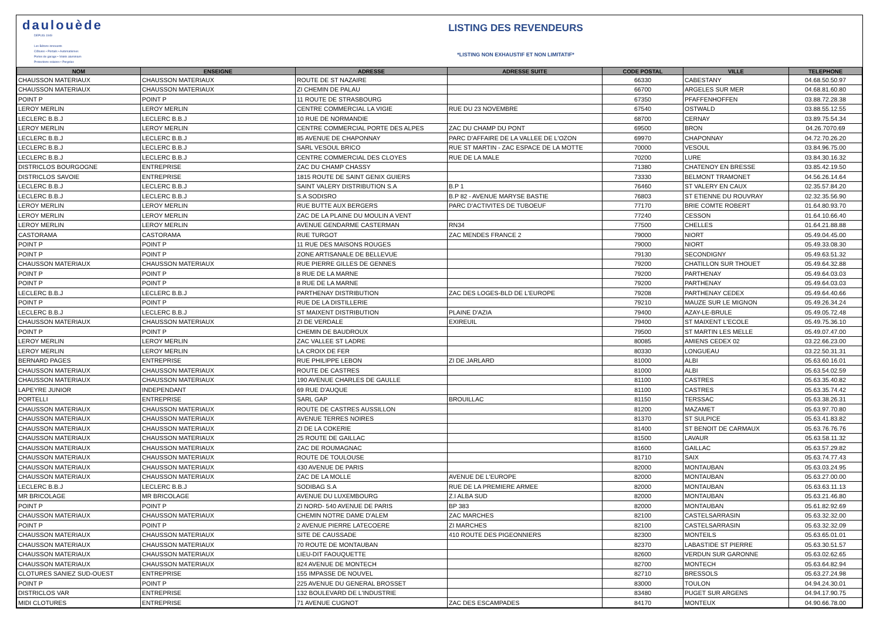daulouède
DEPUIS 1949
Les Bétons innovants
Clôtures • Portails • Automatismes
Portes de garage • Volets aluminium
Protections solaires • Pergolas
LISTING DES REVENDEURS
*LISTING NON EXHAUSTIF ET NON LIMITATIF*
| NOM | ENSEIGNE | ADRESSE | ADRESSE SUITE | CODE POSTAL | VILLE | TELEPHONE |
| --- | --- | --- | --- | --- | --- | --- |
| CHAUSSON MATERIAUX | CHAUSSON MATERIAUX | ROUTE DE ST NAZAIRE | | 66330 | CABESTANY | 04.68.50.50.97 |
| CHAUSSON MATERIAUX | CHAUSSON MATERIAUX | ZI CHEMIN DE PALAU | | 66700 | ARGELES SUR MER | 04.68.81.60.80 |
| POINT P | POINT P | 11 ROUTE DE STRASBOURG | | 67350 | PFAFFENHOFFEN | 03.88.72.28.38 |
| LEROY MERLIN | LEROY MERLIN | CENTRE COMMERCIAL LA VIGIE | RUE DU 23 NOVEMBRE | 67540 | OSTWALD | 03.88.55.12.55 |
| LECLERC B.B.J | LECLERC B.B.J | 10 RUE DE NORMANDIE | | 68700 | CERNAY | 03.89.75.54.34 |
| LEROY MERLIN | LEROY MERLIN | CENTRE COMMERCIAL PORTE DES ALPES | ZAC DU CHAMP DU PONT | 69500 | BRON | 04.26.7070.69 |
| LECLERC B.B.J | LECLERC B.B.J | 85 AVENUE DE CHAPONNAY | PARC D'AFFAIRE DE LA VALLEE DE L'OZON | 69970 | CHAPONNAY | 04.72.70.26.20 |
| LECLERC B.B.J | LECLERC B.B.J | SARL VESOUL BRICO | RUE ST MARTIN - ZAC ESPACE DE LA MOTTE | 70000 | VESOUL | 03.84.96.75.00 |
| LECLERC B.B.J | LECLERC B.B.J | CENTRE COMMERCIAL DES CLOYES | RUE DE LA MALE | 70200 | LURE | 03.84.30.16.32 |
| DISTRICLOS BOURGOGNE | ENTREPRISE | ZAC DU CHAMP CHASSY | | 71380 | CHATENOY EN BRESSE | 03.85.42.19.50 |
| DISTRICLOS SAVOIE | ENTREPRISE | 1815 ROUTE DE SAINT GENIX GUIERS | | 73330 | BELMONT TRAMONET | 04.56.26.14.64 |
| LECLERC B.B.J | LECLERC B.B.J | SAINT VALERY DISTRIBUTION S.A | B.P 1 | 76460 | ST VALERY EN CAUX | 02.35.57.84.20 |
| LECLERC B.B.J | LECLERC B.B.J | S.A SODISRO | B.P 82 - AVENUE MARYSE BASTIE | 76803 | ST ETIENNE DU ROUVRAY | 02.32.35.56.90 |
| LEROY MERLIN | LEROY MERLIN | RUE BUTTE AUX BERGERS | PARC D'ACTIVITES DE TUBOEUF | 77170 | BRIE COMTE ROBERT | 01.64.80.93.70 |
| LEROY MERLIN | LEROY MERLIN | ZAC DE LA PLAINE DU MOULIN A VENT | | 77240 | CESSON | 01.64.10.66.40 |
| LEROY MERLIN | LEROY MERLIN | AVENUE GENDARME CASTERMAN | RN34 | 77500 | CHELLES | 01.64.21.88.88 |
| CASTORAMA | CASTORAMA | RUE TURGOT | ZAC MENDES FRANCE 2 | 79000 | NIORT | 05.49.04.45.00 |
| POINT P | POINT P | 11 RUE DES MAISONS ROUGES | | 79000 | NIORT | 05.49.33.08.30 |
| POINT P | POINT P | ZONE ARTISANALE DE BELLEVUE | | 79130 | SECONDIGNY | 05.49.63.51.32 |
| CHAUSSON MATERIAUX | CHAUSSON MATERIAUX | RUE PIERRE GILLES DE GENNES | | 79200 | CHATILLON SUR THOUET | 05.49.64.32.88 |
| POINT P | POINT P | 8 RUE DE LA MARNE | | 79200 | PARTHENAY | 05.49.64.03.03 |
| POINT P | POINT P | 8 RUE DE LA MARNE | | 79200 | PARTHENAY | 05.49.64.03.03 |
| LECLERC B.B.J | LECLERC B.B.J | PARTHENAY DISTRIBUTION | ZAC DES LOGES-BLD DE L'EUROPE | 79208 | PARTHENAY CEDEX | 05.49.64.40.66 |
| POINT P | POINT P | RUE DE LA DISTILLERIE | | 79210 | MAUZE SUR LE MIGNON | 05.49.26.34.24 |
| LECLERC B.B.J | LECLERC B.B.J | ST MAIXENT DISTRIBUTION | PLAINE D'AZIA | 79400 | AZAY-LE-BRULE | 05.49.05.72.48 |
| CHAUSSON MATERIAUX | CHAUSSON MATERIAUX | ZI DE VERDALE | EXIREUIL | 79400 | ST MAIXENT L'ECOLE | 05.49.75.36.10 |
| POINT P | POINT P | CHEMIN DE BAUDROUX | | 79500 | ST MARTIN LES MELLE | 05.49.07.47.00 |
| LEROY MERLIN | LEROY MERLIN | ZAC VALLEE ST LADRE | | 80085 | AMIENS CEDEX 02 | 03.22.66.23.00 |
| LEROY MERLIN | LEROY MERLIN | LA CROIX DE FER | | 80330 | LONGUEAU | 03.22.50.31.31 |
| BERNARD PAGES | ENTREPRISE | RUE PHILIPPE LEBON | ZI DE JARLARD | 81000 | ALBI | 05.63.60.16.01 |
| CHAUSSON MATERIAUX | CHAUSSON MATERIAUX | ROUTE DE CASTRES | | 81000 | ALBI | 05.63.54.02.59 |
| CHAUSSON MATERIAUX | CHAUSSON MATERIAUX | 190 AVENUE CHARLES DE GAULLE | | 81100 | CASTRES | 05.63.35.40.82 |
| LAPEYRE JUNIOR | INDEPENDANT | 69 RUE D'AUQUE | | 81100 | CASTRES | 05.63.35.74.42 |
| PORTELLI | ENTREPRISE | SARL GAP | BROUILLAC | 81150 | TERSSAC | 05.63.38.26.31 |
| CHAUSSON MATERIAUX | CHAUSSON MATERIAUX | ROUTE DE CASTRES AUSSILLON | | 81200 | MAZAMET | 05.63.97.70.80 |
| CHAUSSON MATERIAUX | CHAUSSON MATERIAUX | AVENUE TERRES NOIRES | | 81370 | ST SULPICE | 05.63.41.83.82 |
| CHAUSSON MATERIAUX | CHAUSSON MATERIAUX | ZI DE LA COKERIE | | 81400 | ST BENOIT DE CARMAUX | 05.63.76.76.76 |
| CHAUSSON MATERIAUX | CHAUSSON MATERIAUX | 25 ROUTE DE GAILLAC | | 81500 | LAVAUR | 05.63.58.11.32 |
| CHAUSSON MATERIAUX | CHAUSSON MATERIAUX | ZAC DE ROUMAGNAC | | 81600 | GAILLAC | 05.63.57.29.82 |
| CHAUSSON MATERIAUX | CHAUSSON MATERIAUX | ROUTE DE TOULOUSE | | 81710 | SAIX | 05.63.74.77.43 |
| CHAUSSON MATERIAUX | CHAUSSON MATERIAUX | 430 AVENUE DE PARIS | | 82000 | MONTAUBAN | 05.63.03.24.95 |
| CHAUSSON MATERIAUX | CHAUSSON MATERIAUX | ZAC DE LA MOLLE | AVENUE DE L'EUROPE | 82000 | MONTAUBAN | 05.63.27.00.00 |
| LECLERC B.B.J | LECLERC B.B.J | SODIBAG S.A | RUE DE LA PREMIERE ARMEE | 82000 | MONTAUBAN | 05.63.63.11.13 |
| MR BRICOLAGE | MR BRICOLAGE | AVENUE DU LUXEMBOURG | Z.I ALBA SUD | 82000 | MONTAUBAN | 05.63.21.46.80 |
| POINT P | POINT P | ZI NORD- 540 AVENUE DE PARIS | BP 383 | 82000 | MONTAUBAN | 05.61.82.92.69 |
| CHAUSSON MATERIAUX | CHAUSSON MATERIAUX | CHEMIN NOTRE DAME D'ALEM | ZAC MARCHES | 82100 | CASTELSARRASIN | 05.63.32.32.00 |
| POINT P | POINT P | 2 AVENUE PIERRE LATECOERE | ZI MARCHES | 82100 | CASTELSARRASIN | 05.63.32.32.09 |
| CHAUSSON MATERIAUX | CHAUSSON MATERIAUX | SITE DE CAUSSADE | 410 ROUTE DES PIGEONNIERS | 82300 | MONTEILS | 05.63.65.01.01 |
| CHAUSSON MATERIAUX | CHAUSSON MATERIAUX | 70 ROUTE DE MONTAUBAN | | 82370 | LABASTIDE ST PIERRE | 05.63.30.51.57 |
| CHAUSSON MATERIAUX | CHAUSSON MATERIAUX | LIEU-DIT FAOUQUETTE | | 82600 | VERDUN SUR GARONNE | 05.63.02.62.65 |
| CHAUSSON MATERIAUX | CHAUSSON MATERIAUX | 824 AVENUE DE MONTECH | | 82700 | MONTECH | 05.63.64.82.94 |
| CLOTURES SANIEZ SUD-OUEST | ENTREPRISE | 155 IMPASSE DE NOUVEL | | 82710 | BRESSOLS | 05.63.27.24.98 |
| POINT P | POINT P | 225 AVENUE DU GENERAL BROSSET | | 83000 | TOULON | 04.94.24.30.01 |
| DISTRICLOS VAR | ENTREPRISE | 132 BOULEVARD DE L'INDUSTRIE | | 83480 | PUGET SUR ARGENS | 04.94.17.90.75 |
| MIDI CLOTURES | ENTREPRISE | 71 AVENUE CUGNOT | ZAC DES ESCAMPADES | 84170 | MONTEUX | 04.90.66.78.00 |